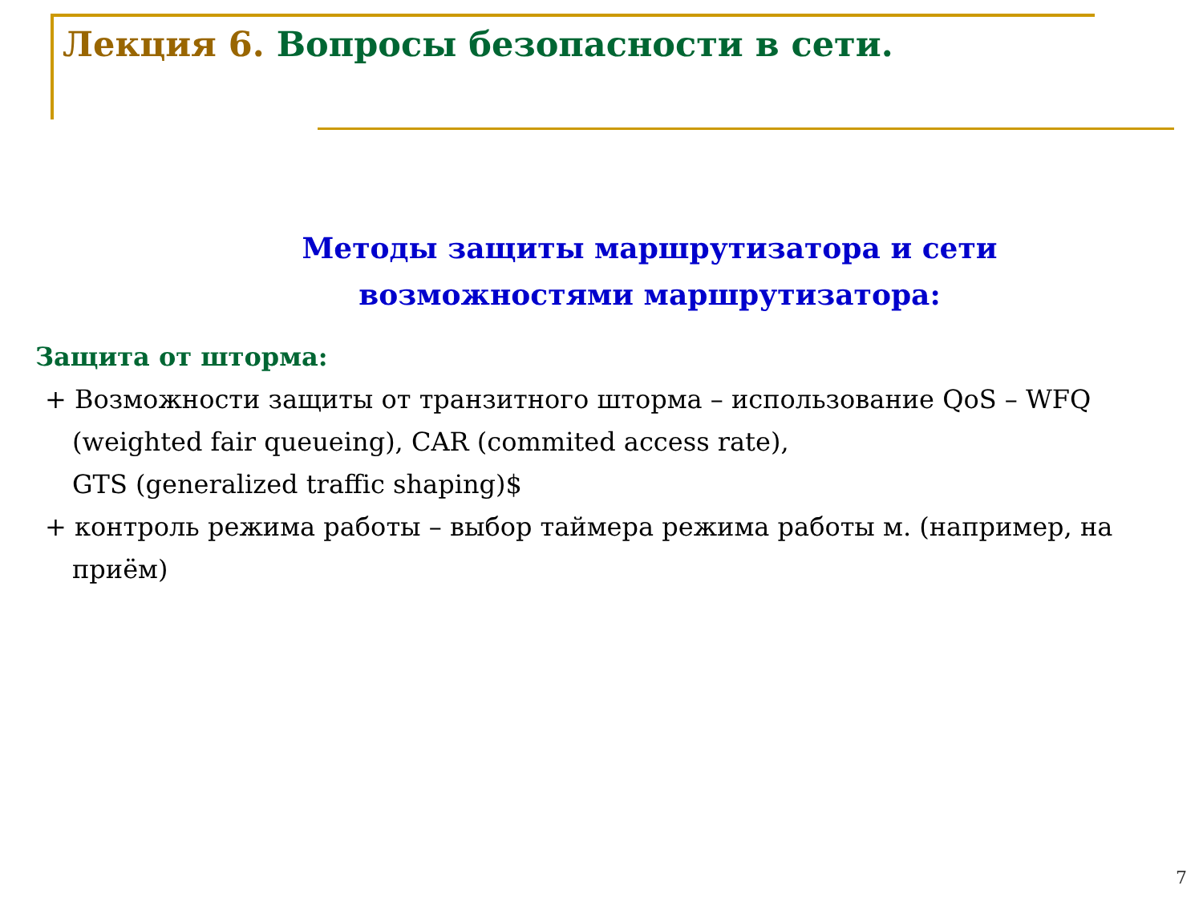Лекция 6. Вопросы безопасности в сети.
Методы защиты маршрутизатора и сети
возможностями маршрутизатора:
Защита от шторма:
+ Возможности защиты от транзитного шторма – использование QoS – WFQ (weighted fair queueing), CAR (commited access rate),
GTS (generalized traffic shaping)$
+ контроль режима работы – выбор таймера режима работы м. (например, на приём)
7